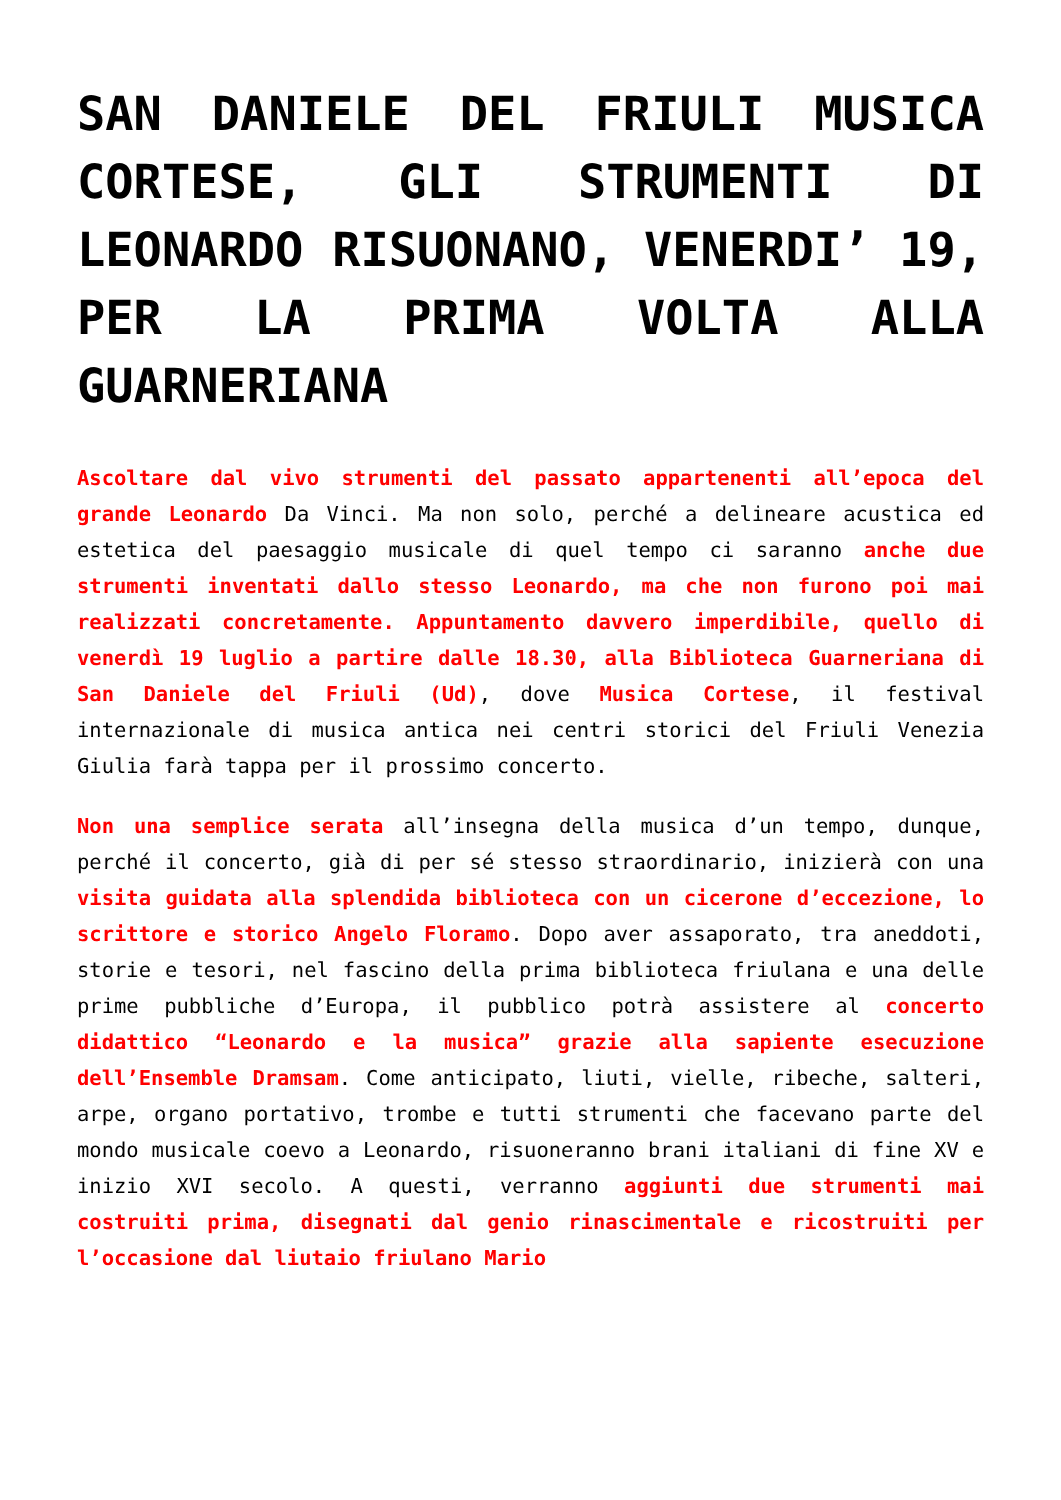SAN DANIELE DEL FRIULI MUSICA CORTESE, GLI STRUMENTI DI LEONARDO RISUONANO, VENERDI’ 19, PER LA PRIMA VOLTA ALLA GUARNERIANA
Ascoltare dal vivo strumenti del passato appartenenti all’epoca del grande Leonardo Da Vinci. Ma non solo, perché a delineare acustica ed estetica del paesaggio musicale di quel tempo ci saranno anche due strumenti inventati dallo stesso Leonardo, ma che non furono poi mai realizzati concretamente. Appuntamento davvero imperdibile, quello di venerdì 19 luglio a partire dalle 18.30, alla Biblioteca Guarneriana di San Daniele del Friuli (Ud), dove Musica Cortese, il festival internazionale di musica antica nei centri storici del Friuli Venezia Giulia farà tappa per il prossimo concerto.
Non una semplice serata all’insegna della musica d’un tempo, dunque, perché il concerto, già di per sé stesso straordinario, inizierà con una visita guidata alla splendida biblioteca con un cicerone d’eccezione, lo scrittore e storico Angelo Floramo. Dopo aver assaporato, tra aneddoti, storie e tesori, nel fascino della prima biblioteca friulana e una delle prime pubbliche d’Europa, il pubblico potrà assistere al concerto didattico “Leonardo e la musica” grazie alla sapiente esecuzione dell’Ensemble Dramsam. Come anticipato, liuti, vielle, ribeche, salteri, arpe, organo portativo, trombe e tutti strumenti che facevano parte del mondo musicale coevo a Leonardo, risuoneranno brani italiani di fine XV e inizio XVI secolo. A questi, verranno aggiunti due strumenti mai costruiti prima, disegnati dal genio rinascimentale e ricostruiti per l’occasione dal liutaio friulano Mario